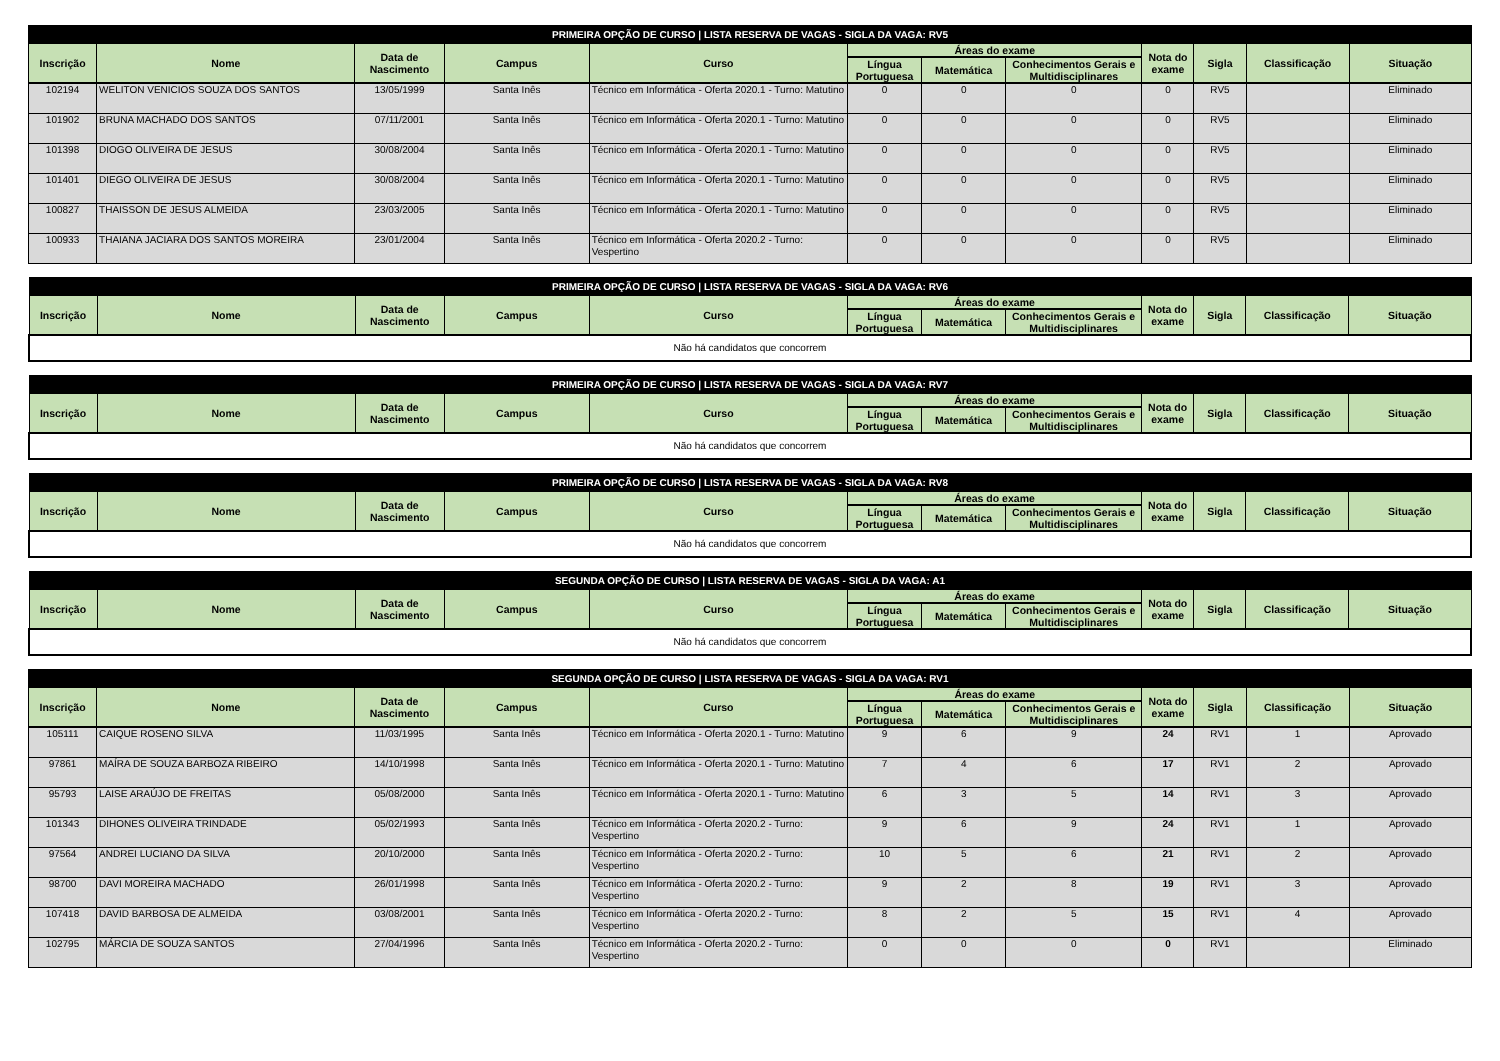| PRIMEIRA OPÇÃO DE CURSO / LISTA RESERVA DE VAGAS - SIGLA DA VAGA: RV5 | | | | | | | | | | | |
| --- | --- | --- | --- | --- | --- | --- | --- | --- | --- | --- | --- |
| Inscrição | Nome | Data de Nascimento | Campus | Curso | Áreas do exame | | | Nota do exame | Sigla | Classificação | Situação |
| | | | | | Língua Portuguesa | Matemática | Conhecimentos Gerais e Multidisciplinares | | | | |
| 102194 | WELITON VENICIOS SOUZA DOS SANTOS | 13/05/1999 | Santa Inês | Técnico em Informática - Oferta 2020.1 - Turno: Matutino | 0 | 0 | 0 | 0 | RV5 | | Eliminado |
| 101902 | BRUNA MACHADO DOS SANTOS | 07/11/2001 | Santa Inês | Técnico em Informática - Oferta 2020.1 - Turno: Matutino | 0 | 0 | 0 | 0 | RV5 | | Eliminado |
| 101398 | DIOGO OLIVEIRA DE JESUS | 30/08/2004 | Santa Inês | Técnico em Informática - Oferta 2020.1 - Turno: Matutino | 0 | 0 | 0 | 0 | RV5 | | Eliminado |
| 101401 | DIEGO OLIVEIRA DE JESUS | 30/08/2004 | Santa Inês | Técnico em Informática - Oferta 2020.1 - Turno: Matutino | 0 | 0 | 0 | 0 | RV5 | | Eliminado |
| 100827 | THAISSON DE JESUS ALMEIDA | 23/03/2005 | Santa Inês | Técnico em Informática - Oferta 2020.1 - Turno: Matutino | 0 | 0 | 0 | 0 | RV5 | | Eliminado |
| 100933 | THAIANA JACIARA DOS SANTOS MOREIRA | 23/01/2004 | Santa Inês | Técnico em Informática - Oferta 2020.2 - Turno: Vespertino | 0 | 0 | 0 | 0 | RV5 | | Eliminado |
| PRIMEIRA OPÇÃO DE CURSO / LISTA RESERVA DE VAGAS - SIGLA DA VAGA: RV6 | | | | | | | | | | | |
| --- | --- | --- | --- | --- | --- | --- | --- | --- | --- | --- | --- |
| Inscrição | Nome | Data de Nascimento | Campus | Curso | Áreas do exame | | | Nota do exame | Sigla | Classificação | Situação |
| | | | | | Língua Portuguesa | Matemática | Conhecimentos Gerais e Multidisciplinares | | | | |
| Não há candidatos que concorrem | | | | | | | | | | | |
| PRIMEIRA OPÇÃO DE CURSO / LISTA RESERVA DE VAGAS - SIGLA DA VAGA: RV7 | | | | | | | | | | | |
| --- | --- | --- | --- | --- | --- | --- | --- | --- | --- | --- | --- |
| Inscrição | Nome | Data de Nascimento | Campus | Curso | Áreas do exame | | | Nota do exame | Sigla | Classificação | Situação |
| | | | | | Língua Portuguesa | Matemática | Conhecimentos Gerais e Multidisciplinares | | | | |
| Não há candidatos que concorrem | | | | | | | | | | | |
| PRIMEIRA OPÇÃO DE CURSO / LISTA RESERVA DE VAGAS - SIGLA DA VAGA: RV8 | | | | | | | | | | | |
| --- | --- | --- | --- | --- | --- | --- | --- | --- | --- | --- | --- |
| Inscrição | Nome | Data de Nascimento | Campus | Curso | Áreas do exame | | | Nota do exame | Sigla | Classificação | Situação |
| | | | | | Língua Portuguesa | Matemática | Conhecimentos Gerais e Multidisciplinares | | | | |
| Não há candidatos que concorrem | | | | | | | | | | | |
| SEGUNDA OPÇÃO DE CURSO / LISTA RESERVA DE VAGAS - SIGLA DA VAGA: A1 | | | | | | | | | | | |
| --- | --- | --- | --- | --- | --- | --- | --- | --- | --- | --- | --- |
| Inscrição | Nome | Data de Nascimento | Campus | Curso | Áreas do exame | | | Nota do exame | Sigla | Classificação | Situação |
| | | | | | Língua Portuguesa | Matemática | Conhecimentos Gerais e Multidisciplinares | | | | |
| Não há candidatos que concorrem | | | | | | | | | | | |
| SEGUNDA OPÇÃO DE CURSO / LISTA RESERVA DE VAGAS - SIGLA DA VAGA: RV1 | | | | | | | | | | | |
| --- | --- | --- | --- | --- | --- | --- | --- | --- | --- | --- | --- |
| Inscrição | Nome | Data de Nascimento | Campus | Curso | Áreas do exame | | | Nota do exame | Sigla | Classificação | Situação |
| | | | | | Língua Portuguesa | Matemática | Conhecimentos Gerais e Multidisciplinares | | | | |
| 105111 | CAIQUE ROSENO SILVA | 11/03/1995 | Santa Inês | Técnico em Informática - Oferta 2020.1 - Turno: Matutino | 9 | 6 | 9 | 24 | RV1 | 1 | Aprovado |
| 97861 | MAÍRA DE SOUZA BARBOZA RIBEIRO | 14/10/1998 | Santa Inês | Técnico em Informática - Oferta 2020.1 - Turno: Matutino | 7 | 4 | 6 | 17 | RV1 | 2 | Aprovado |
| 95793 | LAISE ARAÚJO DE FREITAS | 05/08/2000 | Santa Inês | Técnico em Informática - Oferta 2020.1 - Turno: Matutino | 6 | 3 | 5 | 14 | RV1 | 3 | Aprovado |
| 101343 | DIHONES OLIVEIRA TRINDADE | 05/02/1993 | Santa Inês | Técnico em Informática - Oferta 2020.2 - Turno: Vespertino | 9 | 6 | 9 | 24 | RV1 | 1 | Aprovado |
| 97564 | ANDREI LUCIANO DA SILVA | 20/10/2000 | Santa Inês | Técnico em Informática - Oferta 2020.2 - Turno: Vespertino | 10 | 5 | 6 | 21 | RV1 | 2 | Aprovado |
| 98700 | DAVI MOREIRA MACHADO | 26/01/1998 | Santa Inês | Técnico em Informática - Oferta 2020.2 - Turno: Vespertino | 9 | 2 | 8 | 19 | RV1 | 3 | Aprovado |
| 107418 | DAVID BARBOSA DE ALMEIDA | 03/08/2001 | Santa Inês | Técnico em Informática - Oferta 2020.2 - Turno: Vespertino | 8 | 2 | 5 | 15 | RV1 | 4 | Aprovado |
| 102795 | MÁRCIA DE SOUZA SANTOS | 27/04/1996 | Santa Inês | Técnico em Informática - Oferta 2020.2 - Turno: Vespertino | 0 | 0 | 0 | 0 | RV1 | | Eliminado |